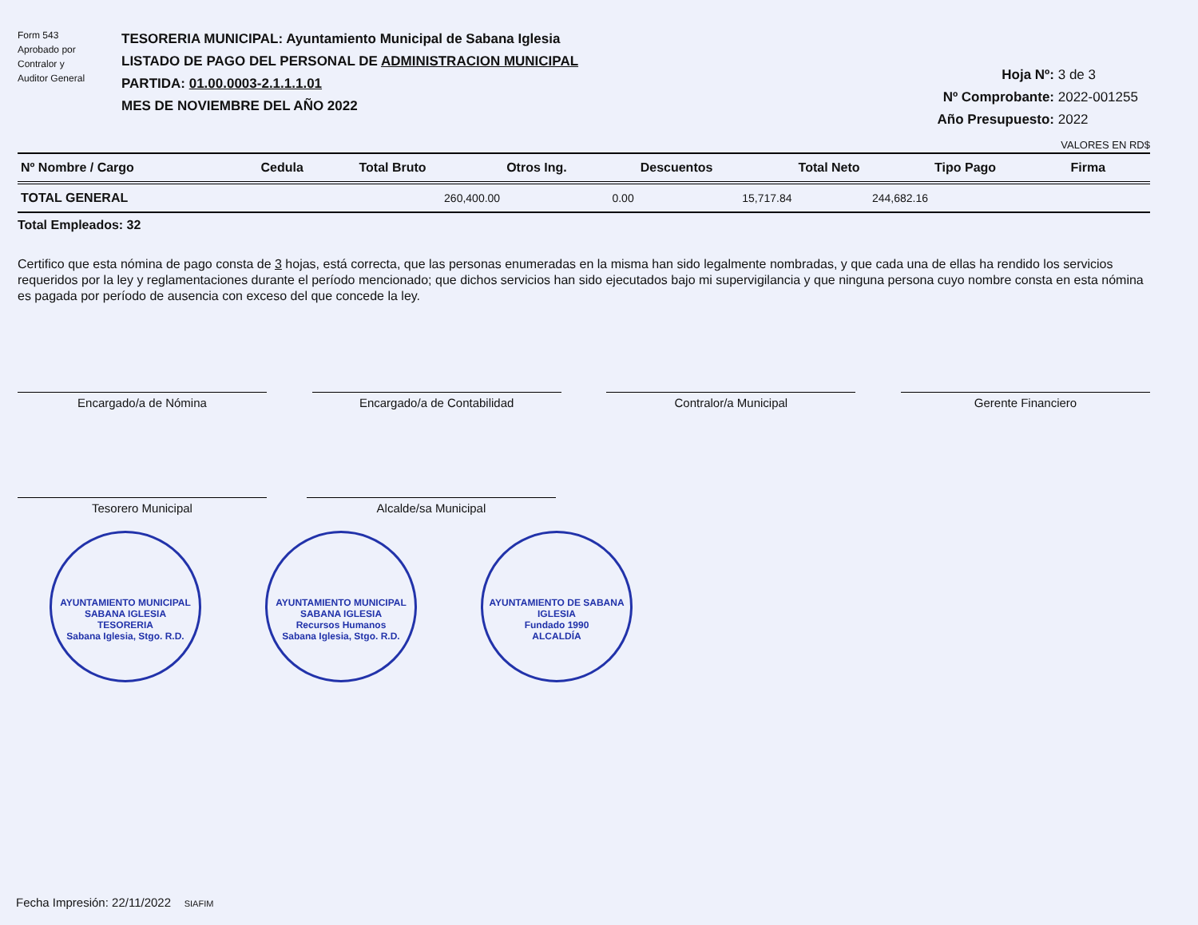Form 543
Aprobado por
Contralor y
Auditor General
TESORERIA MUNICIPAL: Ayuntamiento Municipal de Sabana Iglesia
LISTADO DE PAGO DEL PERSONAL DE ADMINISTRACION MUNICIPAL
PARTIDA: 01.00.0003-2.1.1.1.01
MES DE NOVIEMBRE DEL AÑO 2022
Hoja Nº: 3 de 3
Nº Comprobante: 2022-001255
Año Presupuesto: 2022
VALORES EN RD$
| Nº Nombre / Cargo | Cedula | Total Bruto | Otros Ing. | Descuentos | Total Neto | Tipo Pago | Firma |
| --- | --- | --- | --- | --- | --- | --- | --- |
| TOTAL GENERAL | | 260,400.00 | 0.00 | 15,717.84 | 244,682.16 | | |
Total Empleados: 32
Certifico que esta nómina de pago consta de 3 hojas, está correcta, que las personas enumeradas en la misma han sido legalmente nombradas, y que cada una de ellas ha rendido los servicios requeridos por la ley y reglamentaciones durante el período mencionado; que dichos servicios han sido ejecutados bajo mi supervigilancia y que ninguna persona cuyo nombre consta en esta nómina es pagada por período de ausencia con exceso del que concede la ley.
Encargado/a de Nómina Encargado/a de Contabilidad Contralor/a Municipal Gerente Financiero
Tesorero Municipal Alcalde/sa Municipal
AYUNTAMIENTO MUNICIPAL SABANA IGLESIA
TESORERIA
Sabana Iglesia, Stgo. R.D. AYUNTAMIENTO MUNICIPAL SABANA IGLESIA
Recursos Humanos
Sabana Iglesia, Stgo. R.D. AYUNTAMIENTO DE SABANA IGLESIA
Fundado 1990
ALCALDÍA
Fecha Impresión: 22/11/2022 SIAFIM